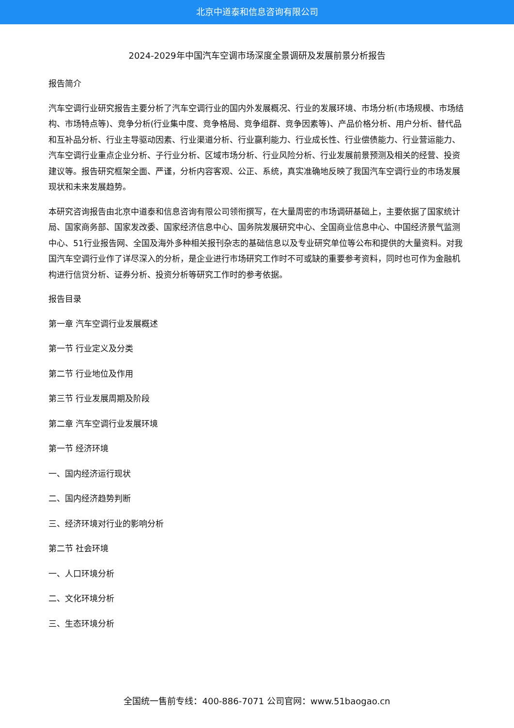北京中道泰和信息咨询有限公司
2024-2029年中国汽车空调市场深度全景调研及发展前景分析报告
报告简介
汽车空调行业研究报告主要分析了汽车空调行业的国内外发展概况、行业的发展环境、市场分析(市场规模、市场结构、市场特点等)、竞争分析(行业集中度、竞争格局、竞争组群、竞争因素等)、产品价格分析、用户分析、替代品和互补品分析、行业主导驱动因素、行业渠道分析、行业赢利能力、行业成长性、行业偿债能力、行业营运能力、汽车空调行业重点企业分析、子行业分析、区域市场分析、行业风险分析、行业发展前景预测及相关的经营、投资建议等。报告研究框架全面、严谨，分析内容客观、公正、系统，真实准确地反映了我国汽车空调行业的市场发展现状和未来发展趋势。
本研究咨询报告由北京中道泰和信息咨询有限公司领衔撰写，在大量周密的市场调研基础上，主要依据了国家统计局、国家商务部、国家发改委、国家经济信息中心、国务院发展研究中心、全国商业信息中心、中国经济景气监测中心、51行业报告网、全国及海外多种相关报刊杂志的基础信息以及专业研究单位等公布和提供的大量资料。对我国汽车空调行业作了详尽深入的分析，是企业进行市场研究工作时不可或缺的重要参考资料，同时也可作为金融机构进行信贷分析、证券分析、投资分析等研究工作时的参考依据。
报告目录
第一章 汽车空调行业发展概述
第一节 行业定义及分类
第二节 行业地位及作用
第三节 行业发展周期及阶段
第二章 汽车空调行业发展环境
第一节 经济环境
一、国内经济运行现状
二、国内经济趋势判断
三、经济环境对行业的影响分析
第二节 社会环境
一、人口环境分析
二、文化环境分析
三、生态环境分析
全国统一售前专线：400-886-7071 公司官网：www.51baogao.cn